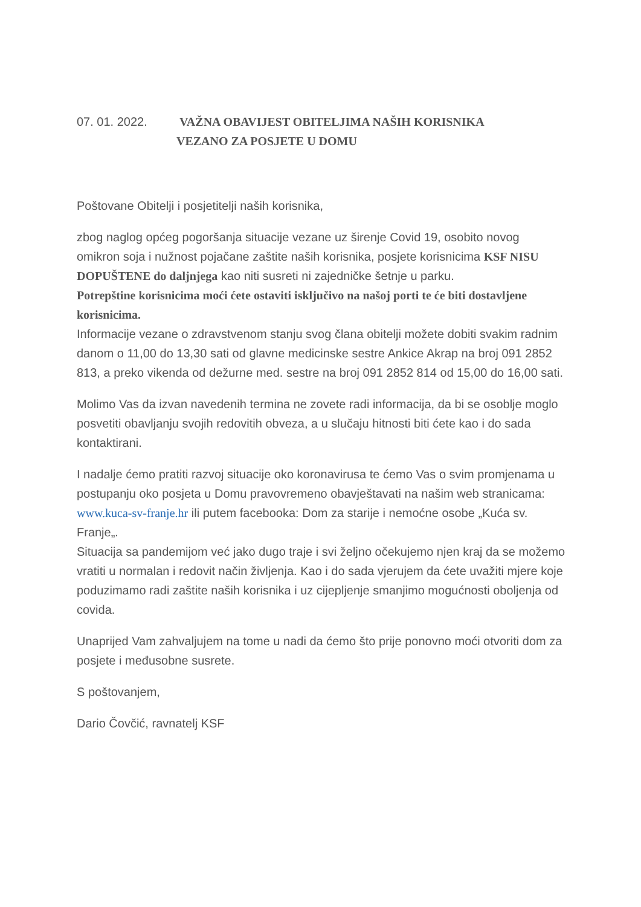07. 01. 2022. VAŽNA OBAVIJEST OBITELJIMA NAŠIH KORISNIKA
VEZANO ZA POSJETE U DOMU
Poštovane Obitelji i posjetitelji naših korisnika,
zbog naglog općeg pogoršanja situacije vezane uz širenje Covid 19, osobito novog omikron soja i nužnost pojačane zaštite naših korisnika, posjete korisnicima KSF NISU DOPUŠTENE do daljnjega kao niti susreti ni zajedničke šetnje u parku.
Potrepštine korisnicima moći ćete ostaviti isključivo na našoj porti te će biti dostavljene korisnicima.
Informacije vezane o zdravstvenom stanju svog člana obitelji možete dobiti svakim radnim danom o 11,00 do 13,30 sati od glavne medicinske sestre Ankice Akrap na broj 091 2852 813, a preko vikenda od dežurne med. sestre na broj 091 2852 814 od 15,00 do 16,00 sati.
Molimo Vas da izvan navedenih termina ne zovete radi informacija, da bi se osoblje moglo posvetiti obavljanju svojih redovitih obveza, a u slučaju hitnosti biti ćete kao i do sada kontaktirani.
I nadalje ćemo pratiti razvoj situacije oko koronavirusa te ćemo Vas o svim promjenama u postupanju oko posjeta u Domu pravovremeno obavještavati na našim web stranicama: www.kuca-sv-franje.hr ili putem facebooka: Dom za starije i nemoćne osobe „Kuća sv. Franje„.
Situacija sa pandemijom već jako dugo traje i svi željno očekujemo njen kraj da se možemo vratiti u normalan i redovit način življenja. Kao i do sada vjerujem da ćete uvažiti mjere koje poduzimamo radi zaštite naših korisnika i uz cijepljenje smanjimo mogućnosti oboljenja od covida.
Unaprijed Vam zahvaljujem na tome u nadi da ćemo što prije ponovno moći otvoriti dom za posjete i međusobne susrete.
S poštovanjem,
Dario Čovčić, ravnatelj KSF